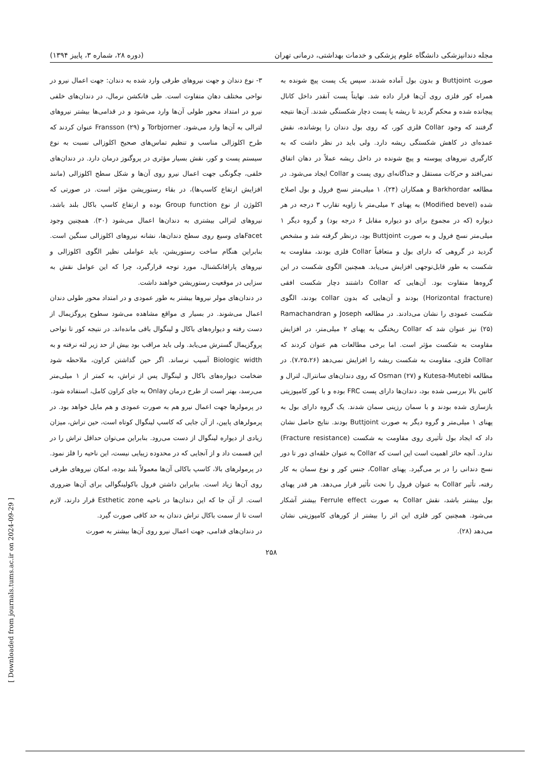[ Downloaded from journals.tums.ac.ir on 2024-09-29 ]
مجله دندانپزشکی دانشگاه علوم پزشکی و خدمات بهداشتی، درمانی تهران (دوره ۲۸، شماره ۳، پاییز ۱۳۹۴)
صورت Buttjoint و بدون بول آماده شدند. سپس یک پست پیچ شونده به همراه کور فلزی روی آن‌ها قرار داده شد. نهایتاً پست آنقدر داخل کانال پیچانده شده و محکم گردید تا ریشه یا پست دچار شکستگی شدند. آن‌ها نتیجه گرفتند که وجود Collar فلزی کور، که روی بول دندان را پوشانده، نقش عمده‌ای در کاهش شکستگی ریشه دارد. ولی باید در نظر داشت که به کارگیری نیروهای پیوسته و پیچ شونده در داخل ریشه عملاً در دهان اتفاق نمی‌افتد و حرکات مستقل و جداگانه‌ای روی پست و Collar ایجاد می‌شود. در مطالعه Barkhordar و همکاران (۲۴)، ۱ میلی‌متر نسج فرول و بول اصلاح شده (Modified bevel) به پهنای ۲ میلی‌متر با زاویه تقارب ۳ درجه در هر دیواره (که در مجموع برای دو دیواره مقابل ۶ درجه بود) و گروه دیگر ۱ میلی‌متر نسج فرول و به صورت Buttjoint بود، درنظر گرفته شد و مشخص گردید در گروهی که دارای بول و متعاقباً Collar فلزی بودند، مقاومت به شکست به طور قابل‌توجهی افزایش می‌یابد. همچنین الگوی شکست در این گروه‌ها متفاوت بود. آن‌هایی که Collar داشتند دچار شکست افقی (Horizontal fracture) بودند و آن‌هایی که بدون collar بودند، الگوی شکست عمودی را نشان می‌دادند. در مطالعه Joseph و Ramachandran (۲۵) نیز عنوان شد که Collar ریختگی به پهنای ۲ میلی‌متر، در افزایش مقاومت به شکست مؤثر است. اما برخی مطالعات هم عنوان کردند که Collar فلزی، مقاومت به شکست ریشه را افزایش نمی‌دهد (۷،۲۵،۲۶). در مطالعه Kutesa-Mutebi و Osman (۲۷) که روی دندان‌های سانترال، لترال و کانین بالا بررسی شده بود، دندان‌ها دارای پست FRC بوده و با کور کامپوزیتی بازسازی شده بودند و با سمان رزینی سمان شدند. یک گروه دارای بول به پهنای ۱ میلی‌متر و گروه دیگر به صورت Buttjoint بودند. نتایج حاصل نشان داد که ایجاد بول تأثیری روی مقاومت به شکست (Fracture resistance) ندارد. آنچه حائز اهمیت است این است که Collar به عنوان حلقه‌ای دور تا دور نسج دندانی را در بر می‌گیرد. پهنای Collar، جنس کور و نوع سمان به کار رفته، تأثیر Collar به عنوان فرول را تحت تأثیر قرار می‌دهد. هر قدر پهنای بول بیشتر باشد، نقش Collar به صورت Ferrule effect بیشتر آشکار می‌شود. همچنین کور فلزی این اثر را بیشتر از کورهای کامپوزیتی نشان می‌دهد (۲۸).
۳- نوع دندان و جهت نیروهای طرفی وارد شده به دندان: جهت اعمال نیرو در نواحی مختلف دهان متفاوت است. طی فانکشن نرمال، در دندان‌های خلفی نیرو در امتداد محور طولی آن‌ها وارد می‌شود و در قدامی‌ها بیشتر نیروهای لترالی به آن‌ها وارد می‌شود. Torbjorner و Fransson (۲۹) عنوان کردند که طرح اکلوزالی مناسب و تنظیم تماس‌های صحیح اکلوزالی نسبت به نوع سیستم پست و کور، نقش بسیار مؤثری در پروگنوز درمان دارد. در دندان‌های خلفی، چگونگی جهت اعمال نیرو روی آن‌ها و شکل سطح اکلوزالی (مانند افزایش ارتفاع کاسپ‌ها)، در بقاء رستوریشن مؤثر است. در صورتی که اکلوژن از نوع Group function بوده و ارتفاع کاسپ باکال بلند باشد، نیروهای لترالی بیشتری به دندان‌ها اعمال می‌شود (۳۰). همچنین وجود Facetهای وسیع روی سطح دندان‌ها، نشانه نیروهای اکلوزالی سنگین است. بنابراین هنگام ساخت رستوریشن، باید عواملی نظیر الگوی اکلوزالی و نیروهای پارافانکشنال، مورد توجه قرارگیرد، چرا که این عوامل نقش به سزایی در موقعیت رستوریشن خواهند داشت.
در دندان‌های مولر نیروها بیشتر به طور عمودی و در امتداد محور طولی دندان اعمال می‌شوند. در بسیار ی مواقع مشاهده می‌شود سطوح پروگزیمال از دست رفته و دیواره‌های باکال و لینگوال باقی مانده‌اند. در نتیجه کور تا نواحی پروگزیمال گسترش می‌یابد. ولی باید مراقب بود بیش از حد زیر لثه نرفته و به Biologic width آسیب نرساند. اگر حین گذاشتن کراون، ملاحظه شود ضخامت دیواره‌های باکال و لینگوال پس از تراش، به کمتر از ۱ میلی‌متر می‌رسد، بهتر است از طرح درمان Onlay به جای کراون کامل، استفاده شود.
در پرمولرها جهت اعمال نیرو هم به صورت عمودی و هم مایل خواهد بود. در پرمولرهای پایین، از آن جایی که کاسپ لینگوال کوتاه است، حین تراش، میزان زیادی از دیواره لینگوال از دست می‌رود. بنابراین می‌توان حداقل تراش را در این قسمت داد و از آنجایی که در محدوده زیبایی نیست، این ناحیه را فلز نمود. در پرمولرهای بالا، کاسپ باکالی آن‌ها معمولاً بلند بوده، امکان نیروهای طرفی روی آن‌ها زیاد است. بنابراین داشتن فرول باکولینگوالی برای آن‌ها ضروری است. از آن جا که این دندان‌ها در ناحیه Esthetic zone قرار دارند، لازم است تا از سمت باکال تراش دندان به حد کافی صورت گیرد.
در دندان‌های قدامی، جهت اعمال نیرو روی آن‌ها بیشتر به صورت
۲۵۸